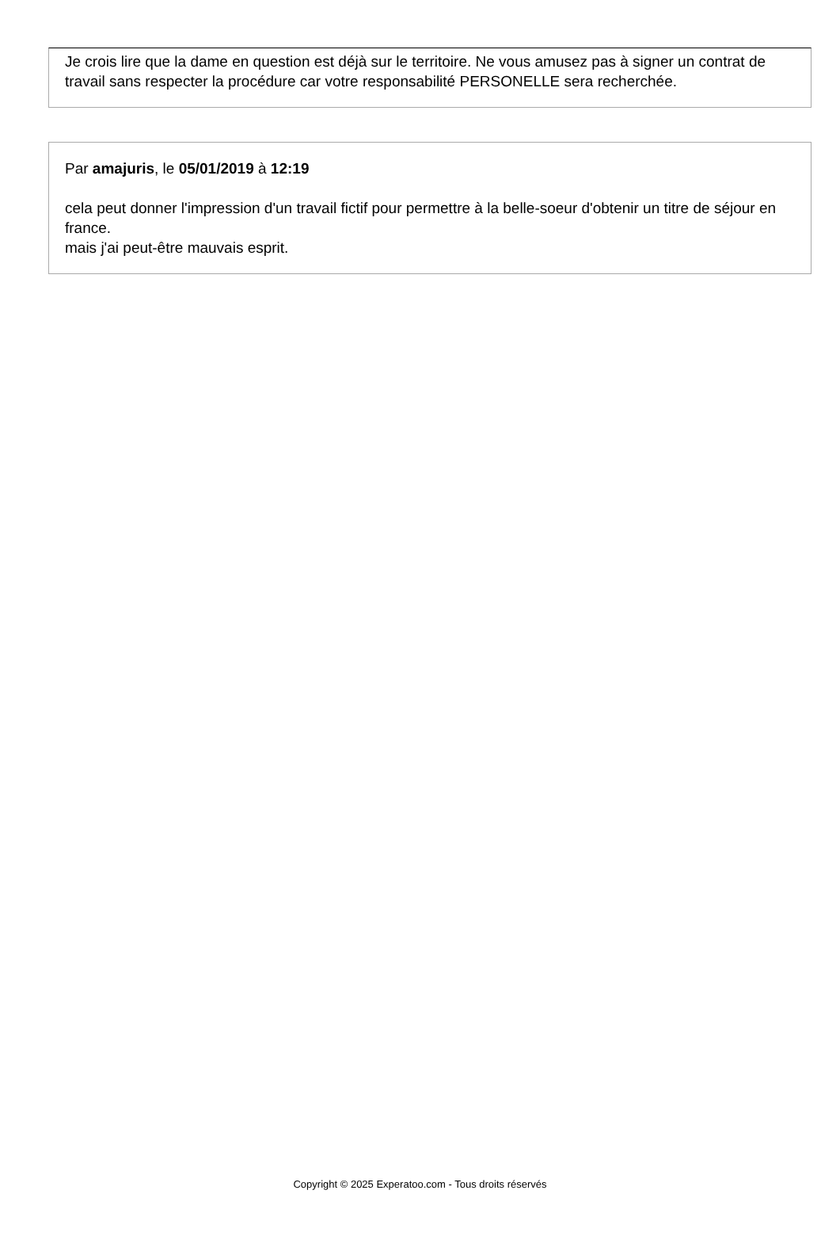Je crois lire que la dame en question est déjà sur le territoire. Ne vous amusez pas à signer un contrat de travail sans respecter la procédure car votre responsabilité PERSONELLE sera recherchée.
Par amajuris, le 05/01/2019 à 12:19
cela peut donner l'impression d'un travail fictif pour permettre à la belle-soeur d'obtenir un titre de séjour en france.
mais j'ai peut-être mauvais esprit.
Copyright © 2025 Experatoo.com - Tous droits réservés